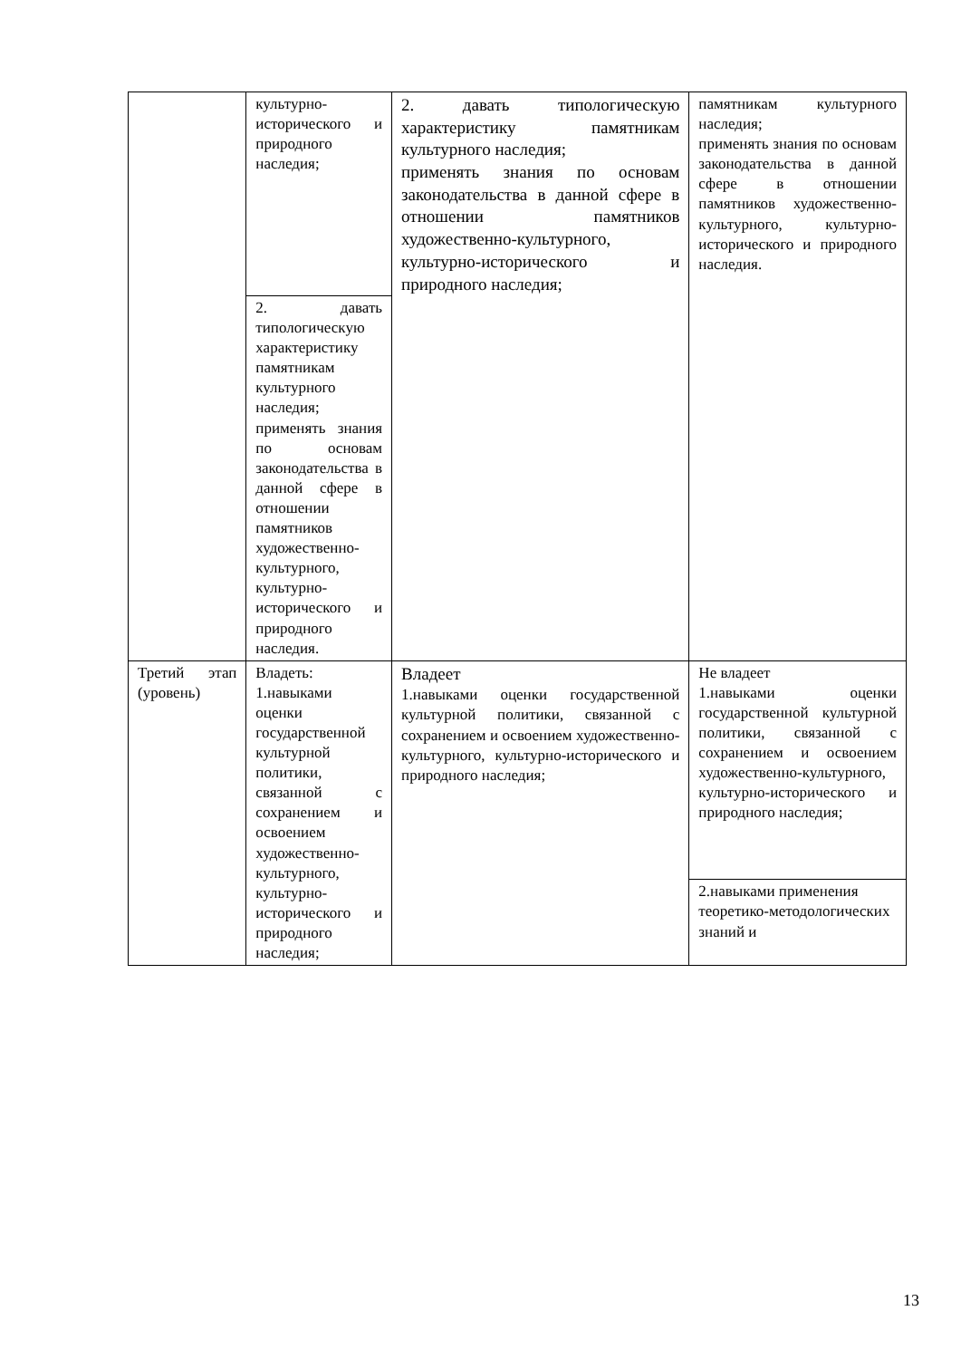| | культурно-исторического и природного наследия; | 2. давать типологическую характеристику памятникам культурного наследия; применять знания по основам законодательства в данной сфере в отношении памятников художественно-культурного, культурно-исторического и природного наследия; | памятникам культурного наследия; применять знания по основам законодательства в данной сфере в отношении памятников художественно-культурного, культурно-исторического и природного наследия. |
| | 2. давать типологическую характеристику памятникам культурного наследия; применять знания по основам законодательства в данной сфере в отношении памятников художественно-культурного, культурно-исторического и природного наследия. | | |
| Третий этап (уровень) | Владеть: 1.навыками оценки государственной культурной политики, связанной с сохранением и освоением художественно-культурного, культурно-исторического и природного наследия; | Владеет 1.навыками оценки государственной культурной политики, связанной с сохранением и освоением художественно-культурного, культурно-исторического и природного наследия; | Не владеет 1.навыками оценки государственной культурной политики, связанной с сохранением и освоением художественно-культурного, культурно-исторического и природного наследия; |
| | | | 2.навыками применения теоретико-методологических знаний и |
13